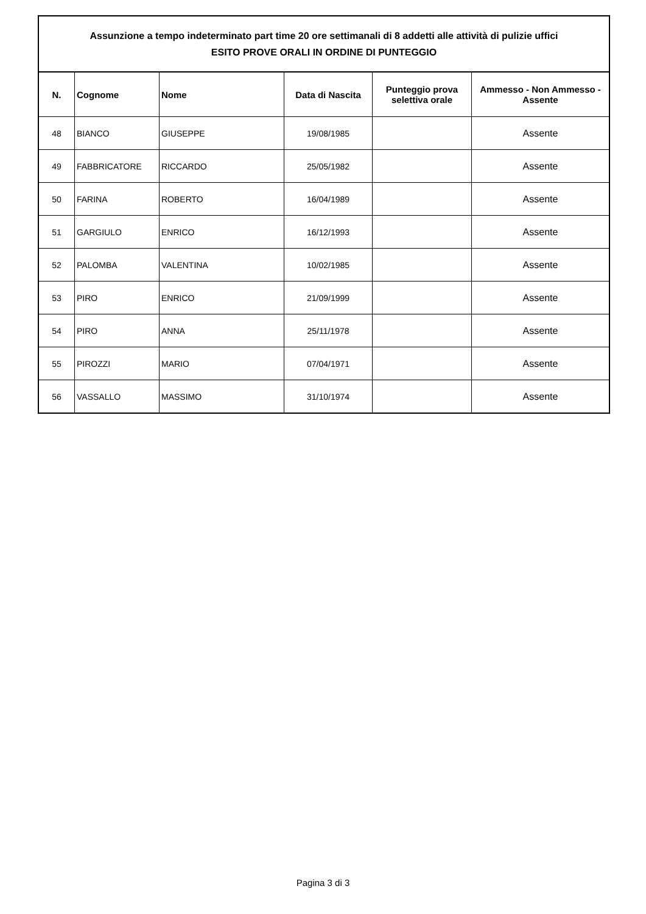| Assunzione a tempo indeterminato part time 20 ore settimanali di 8 addetti alle attività di pulizie uffici ESITO PROVE ORALI IN ORDINE DI PUNTEGGIO | | | | | |
| N. | Cognome | Nome | Data di Nascita | Punteggio prova selettiva orale | Ammesso - Non Ammesso - Assente |
| 48 | BIANCO | GIUSEPPE | 19/08/1985 | | Assente |
| 49 | FABBRICATORE | RICCARDO | 25/05/1982 | | Assente |
| 50 | FARINA | ROBERTO | 16/04/1989 | | Assente |
| 51 | GARGIULO | ENRICO | 16/12/1993 | | Assente |
| 52 | PALOMBA | VALENTINA | 10/02/1985 | | Assente |
| 53 | PIRO | ENRICO | 21/09/1999 | | Assente |
| 54 | PIRO | ANNA | 25/11/1978 | | Assente |
| 55 | PIROZZI | MARIO | 07/04/1971 | | Assente |
| 56 | VASSALLO | MASSIMO | 31/10/1974 | | Assente |
Pagina 3 di 3